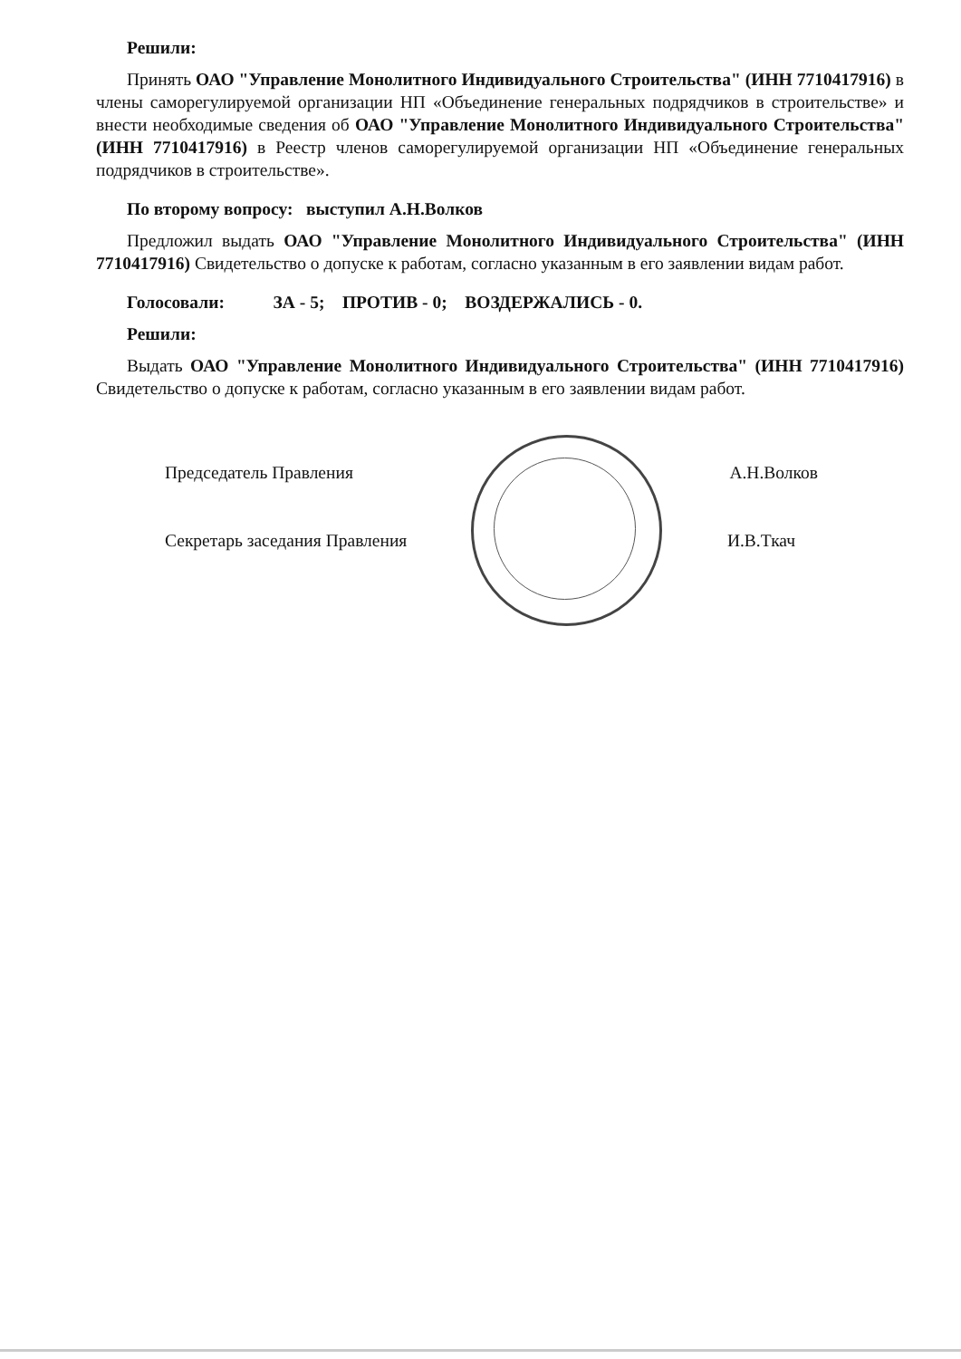Решили:
Принять ОАО "Управление Монолитного Индивидуального Строительства" (ИНН 7710417916) в члены саморегулируемой организации НП «Объединение генеральных подрядчиков в строительстве» и внести необходимые сведения об ОАО "Управление Монолитного Индивидуального Строительства" (ИНН 7710417916) в Реестр членов саморегулируемой организации НП «Объединение генеральных подрядчиков в строительстве».
По второму вопросу: выступил А.Н.Волков
Предложил выдать ОАО "Управление Монолитного Индивидуального Строительства" (ИНН 7710417916) Свидетельство о допуске к работам, согласно указанным в его заявлении видам работ.
Голосовали: ЗА - 5; ПРОТИВ - 0; ВОЗДЕРЖАЛИСЬ - 0.
Решили:
Выдать ОАО "Управление Монолитного Индивидуального Строительства" (ИНН 7710417916) Свидетельство о допуске к работам, согласно указанным в его заявлении видам работ.
Председатель Правления А.Н.Волков
Секретарь заседания Правления И.В.Ткач